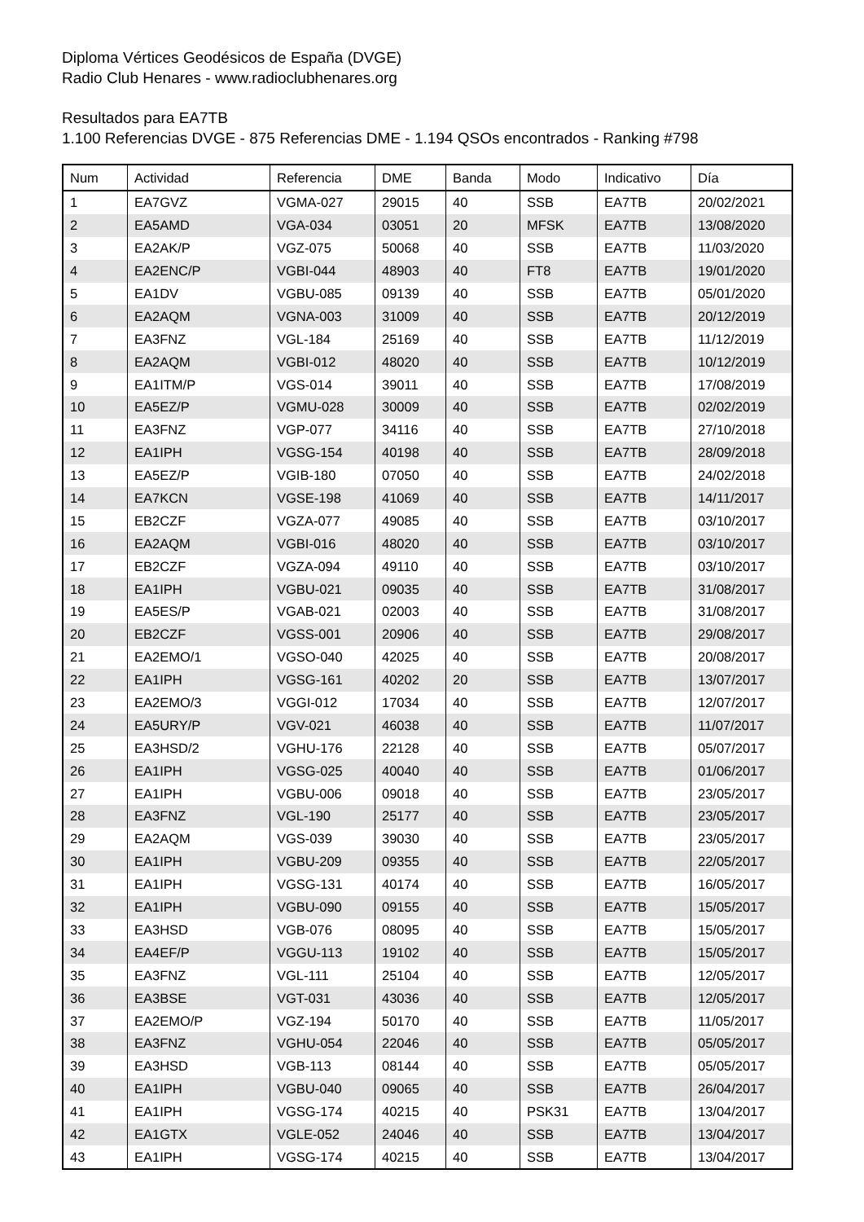Diploma Vértices Geodésicos de España (DVGE)
Radio Club Henares - www.radioclubhenares.org
Resultados para EA7TB
1.100 Referencias DVGE - 875 Referencias DME - 1.194 QSOs encontrados - Ranking #798
| Num | Actividad | Referencia | DME | Banda | Modo | Indicativo | Día |
| --- | --- | --- | --- | --- | --- | --- | --- |
| 1 | EA7GVZ | VGMA-027 | 29015 | 40 | SSB | EA7TB | 20/02/2021 |
| 2 | EA5AMD | VGA-034 | 03051 | 20 | MFSK | EA7TB | 13/08/2020 |
| 3 | EA2AK/P | VGZ-075 | 50068 | 40 | SSB | EA7TB | 11/03/2020 |
| 4 | EA2ENC/P | VGBI-044 | 48903 | 40 | FT8 | EA7TB | 19/01/2020 |
| 5 | EA1DV | VGBU-085 | 09139 | 40 | SSB | EA7TB | 05/01/2020 |
| 6 | EA2AQM | VGNA-003 | 31009 | 40 | SSB | EA7TB | 20/12/2019 |
| 7 | EA3FNZ | VGL-184 | 25169 | 40 | SSB | EA7TB | 11/12/2019 |
| 8 | EA2AQM | VGBI-012 | 48020 | 40 | SSB | EA7TB | 10/12/2019 |
| 9 | EA1ITM/P | VGS-014 | 39011 | 40 | SSB | EA7TB | 17/08/2019 |
| 10 | EA5EZ/P | VGMU-028 | 30009 | 40 | SSB | EA7TB | 02/02/2019 |
| 11 | EA3FNZ | VGP-077 | 34116 | 40 | SSB | EA7TB | 27/10/2018 |
| 12 | EA1IPH | VGSG-154 | 40198 | 40 | SSB | EA7TB | 28/09/2018 |
| 13 | EA5EZ/P | VGIB-180 | 07050 | 40 | SSB | EA7TB | 24/02/2018 |
| 14 | EA7KCN | VGSE-198 | 41069 | 40 | SSB | EA7TB | 14/11/2017 |
| 15 | EB2CZF | VGZA-077 | 49085 | 40 | SSB | EA7TB | 03/10/2017 |
| 16 | EA2AQM | VGBI-016 | 48020 | 40 | SSB | EA7TB | 03/10/2017 |
| 17 | EB2CZF | VGZA-094 | 49110 | 40 | SSB | EA7TB | 03/10/2017 |
| 18 | EA1IPH | VGBU-021 | 09035 | 40 | SSB | EA7TB | 31/08/2017 |
| 19 | EA5ES/P | VGAB-021 | 02003 | 40 | SSB | EA7TB | 31/08/2017 |
| 20 | EB2CZF | VGSS-001 | 20906 | 40 | SSB | EA7TB | 29/08/2017 |
| 21 | EA2EMO/1 | VGSO-040 | 42025 | 40 | SSB | EA7TB | 20/08/2017 |
| 22 | EA1IPH | VGSG-161 | 40202 | 20 | SSB | EA7TB | 13/07/2017 |
| 23 | EA2EMO/3 | VGGI-012 | 17034 | 40 | SSB | EA7TB | 12/07/2017 |
| 24 | EA5URY/P | VGV-021 | 46038 | 40 | SSB | EA7TB | 11/07/2017 |
| 25 | EA3HSD/2 | VGHU-176 | 22128 | 40 | SSB | EA7TB | 05/07/2017 |
| 26 | EA1IPH | VGSG-025 | 40040 | 40 | SSB | EA7TB | 01/06/2017 |
| 27 | EA1IPH | VGBU-006 | 09018 | 40 | SSB | EA7TB | 23/05/2017 |
| 28 | EA3FNZ | VGL-190 | 25177 | 40 | SSB | EA7TB | 23/05/2017 |
| 29 | EA2AQM | VGS-039 | 39030 | 40 | SSB | EA7TB | 23/05/2017 |
| 30 | EA1IPH | VGBU-209 | 09355 | 40 | SSB | EA7TB | 22/05/2017 |
| 31 | EA1IPH | VGSG-131 | 40174 | 40 | SSB | EA7TB | 16/05/2017 |
| 32 | EA1IPH | VGBU-090 | 09155 | 40 | SSB | EA7TB | 15/05/2017 |
| 33 | EA3HSD | VGB-076 | 08095 | 40 | SSB | EA7TB | 15/05/2017 |
| 34 | EA4EF/P | VGGU-113 | 19102 | 40 | SSB | EA7TB | 15/05/2017 |
| 35 | EA3FNZ | VGL-111 | 25104 | 40 | SSB | EA7TB | 12/05/2017 |
| 36 | EA3BSE | VGT-031 | 43036 | 40 | SSB | EA7TB | 12/05/2017 |
| 37 | EA2EMO/P | VGZ-194 | 50170 | 40 | SSB | EA7TB | 11/05/2017 |
| 38 | EA3FNZ | VGHU-054 | 22046 | 40 | SSB | EA7TB | 05/05/2017 |
| 39 | EA3HSD | VGB-113 | 08144 | 40 | SSB | EA7TB | 05/05/2017 |
| 40 | EA1IPH | VGBU-040 | 09065 | 40 | SSB | EA7TB | 26/04/2017 |
| 41 | EA1IPH | VGSG-174 | 40215 | 40 | PSK31 | EA7TB | 13/04/2017 |
| 42 | EA1GTX | VGLE-052 | 24046 | 40 | SSB | EA7TB | 13/04/2017 |
| 43 | EA1IPH | VGSG-174 | 40215 | 40 | SSB | EA7TB | 13/04/2017 |